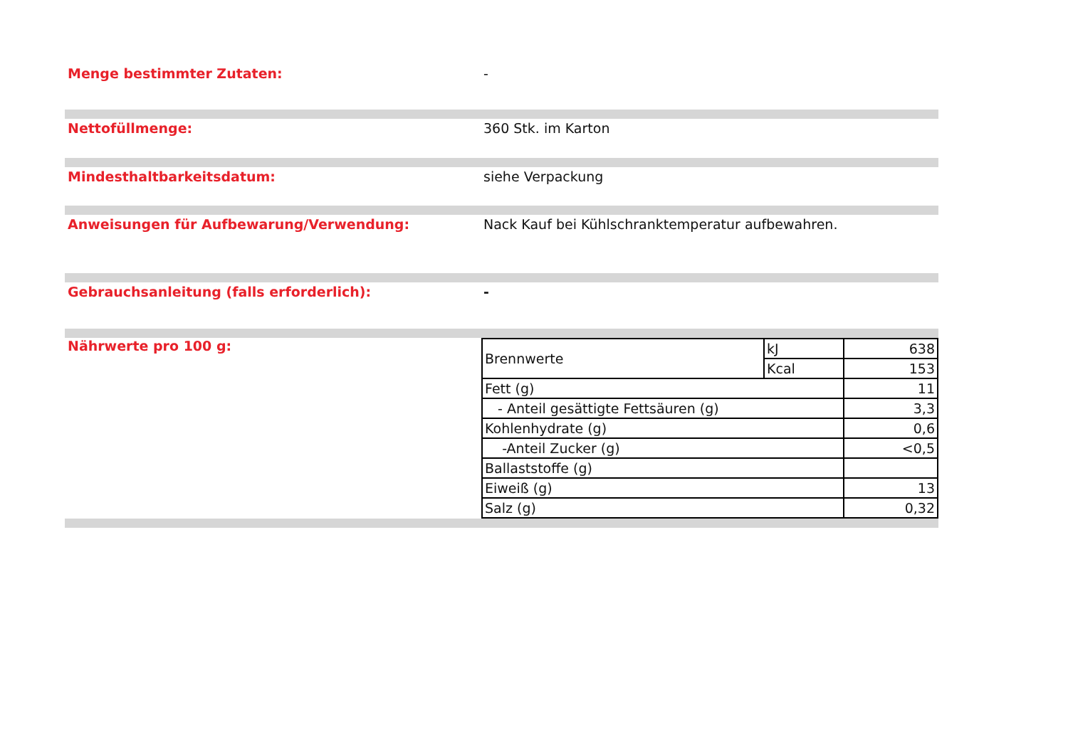Menge bestimmter Zutaten: -
Nettofüllmenge: 360 Stk. im Karton
Mindesthaltbarkeitsdatum: siehe Verpackung
Anweisungen für Aufbewarung/Verwendung: Nack Kauf bei Kühlschranktemperatur aufbewahren.
Gebrauchsanleitung (falls erforderlich): -
Nährwerte pro 100 g:
| Brennwerte | kJ | 638 |
| | Kcal | 153 |
| Fett (g) | | 11 |
| - Anteil gesättigte Fettsäuren (g) | | 3,3 |
| Kohlenhydrate (g) | | 0,6 |
| -Anteil Zucker (g) | | <0,5 |
| Ballaststoffe (g) | | |
| Eiweiß (g) | | 13 |
| Salz (g) | | 0,32 |